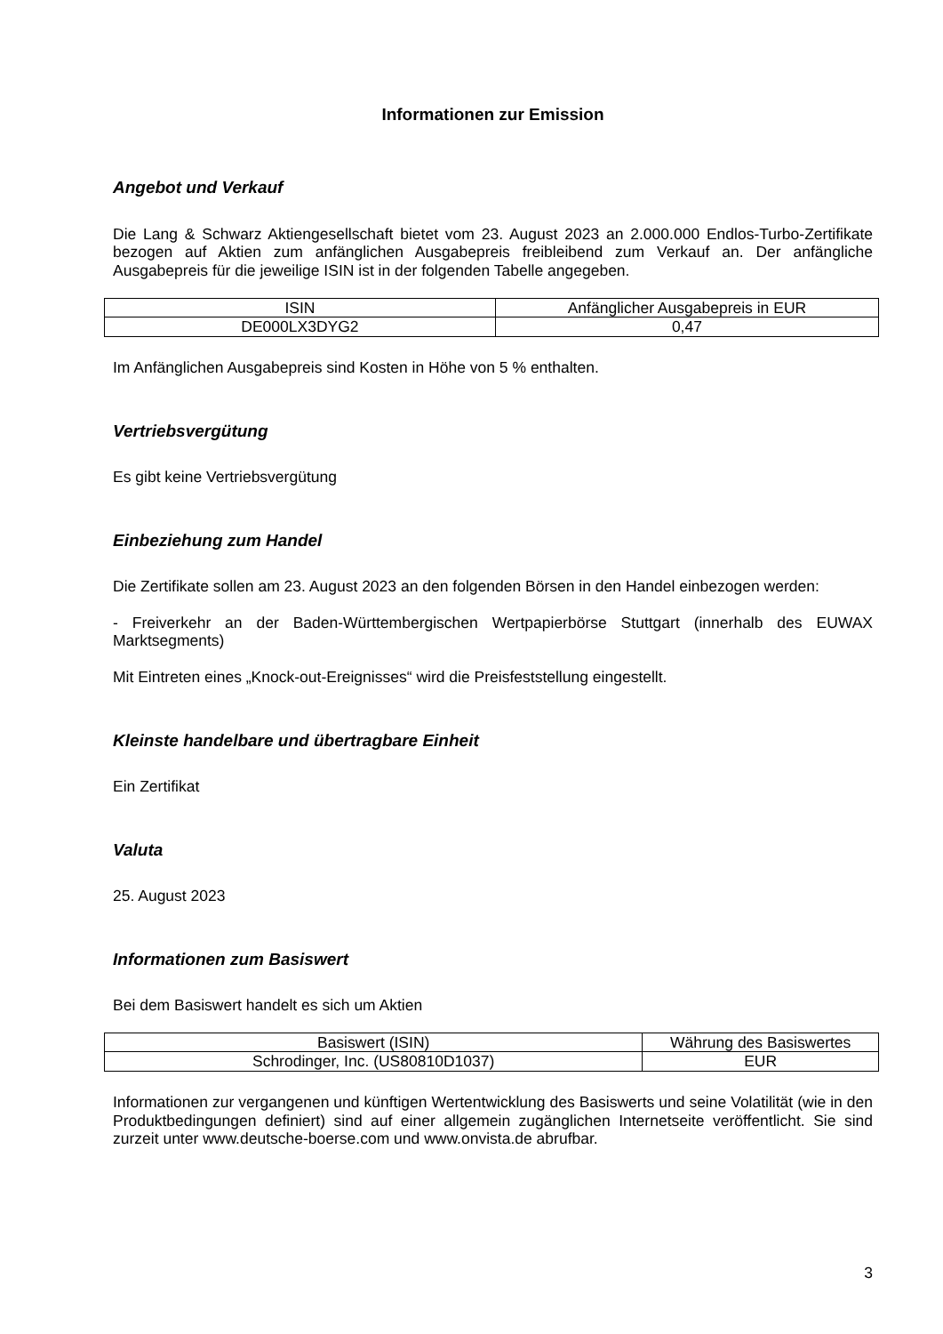Informationen zur Emission
Angebot und Verkauf
Die Lang & Schwarz Aktiengesellschaft bietet vom 23. August 2023 an 2.000.000 Endlos-Turbo-Zertifikate bezogen auf Aktien zum anfänglichen Ausgabepreis freibleibend zum Verkauf an. Der anfängliche Ausgabepreis für die jeweilige ISIN ist in der folgenden Tabelle angegeben.
| ISIN | Anfänglicher Ausgabepreis in EUR |
| --- | --- |
| DE000LX3DYG2 | 0,47 |
Im Anfänglichen Ausgabepreis sind Kosten in Höhe von 5 % enthalten.
Vertriebsvergütung
Es gibt keine Vertriebsvergütung
Einbeziehung zum Handel
Die Zertifikate sollen am 23. August 2023 an den folgenden Börsen in den Handel einbezogen werden:
- Freiverkehr an der Baden-Württembergischen Wertpapierbörse Stuttgart (innerhalb des EUWAX Marktsegments)
Mit Eintreten eines „Knock-out-Ereignisses“ wird die Preisfeststellung eingestellt.
Kleinste handelbare und übertragbare Einheit
Ein Zertifikat
Valuta
25. August 2023
Informationen zum Basiswert
Bei dem Basiswert handelt es sich um Aktien
| Basiswert (ISIN) | Währung des Basiswertes |
| --- | --- |
| Schrodinger, Inc. (US80810D1037) | EUR |
Informationen zur vergangenen und künftigen Wertentwicklung des Basiswerts und seine Volatilität (wie in den Produktbedingungen definiert) sind auf einer allgemein zugänglichen Internetseite veröffentlicht. Sie sind zurzeit unter www.deutsche-boerse.com und www.onvista.de abrufbar.
3